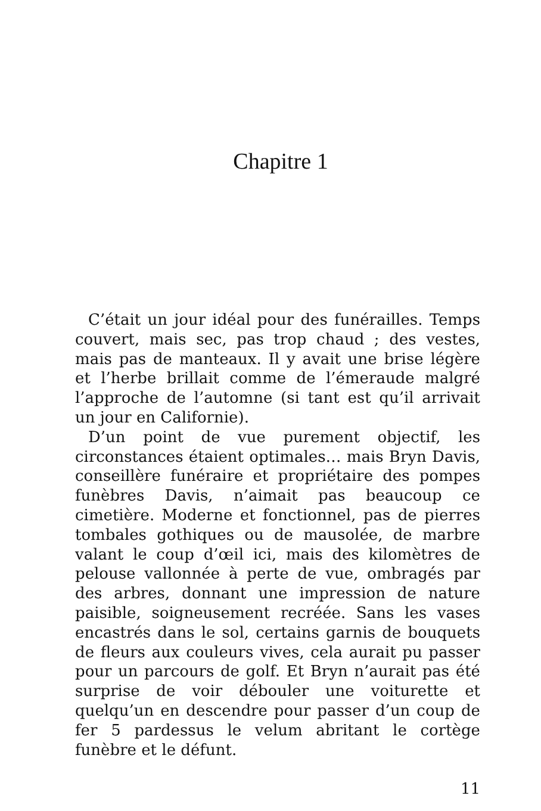Chapitre 1
C’était un jour idéal pour des funérailles. Temps couvert, mais sec, pas trop chaud ; des vestes, mais pas de manteaux. Il y avait une brise légère et l’herbe brillait comme de l’émeraude malgré l’approche de l’automne (si tant est qu’il arrivait un jour en Californie).
D’un point de vue purement objectif, les circonstances étaient optimales… mais Bryn Davis, conseillère funéraire et propriétaire des pompes funèbres Davis, n’aimait pas beaucoup ce cimetière. Moderne et fonctionnel, pas de pierres tombales gothiques ou de mausolée, de marbre valant le coup d’œil ici, mais des kilomètres de pelouse vallonnée à perte de vue, ombragés par des arbres, donnant une impression de nature paisible, soigneusement recréée. Sans les vases encastrés dans le sol, certains garnis de bouquets de fleurs aux couleurs vives, cela aurait pu passer pour un parcours de golf. Et Bryn n’aurait pas été surprise de voir débouler une voiturette et quelqu’un en descendre pour passer d’un coup de fer 5 pardessus le velum abritant le cortège funèbre et le défunt.
11